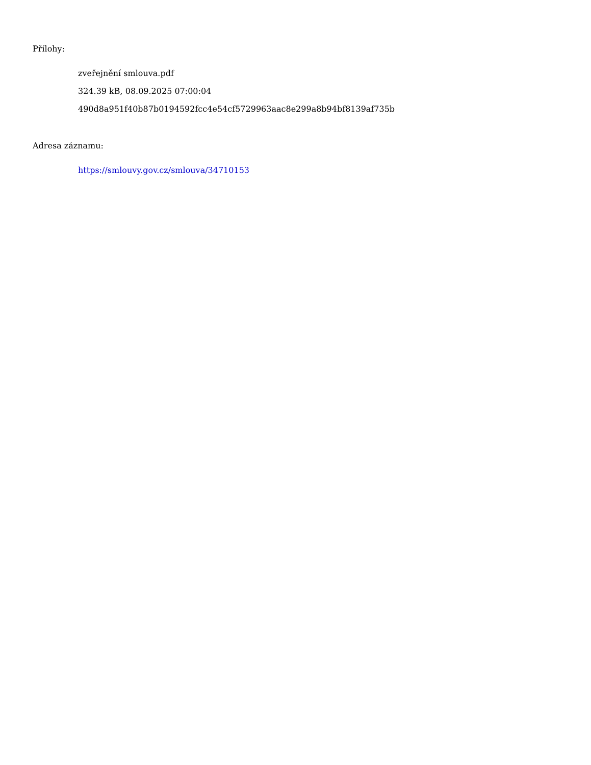Přílohy:
zveřejnění smlouva.pdf
324.39 kB, 08.09.2025 07:00:04
490d8a951f40b87b0194592fcc4e54cf5729963aac8e299a8b94bf8139af735b
Adresa záznamu:
https://smlouvy.gov.cz/smlouva/34710153